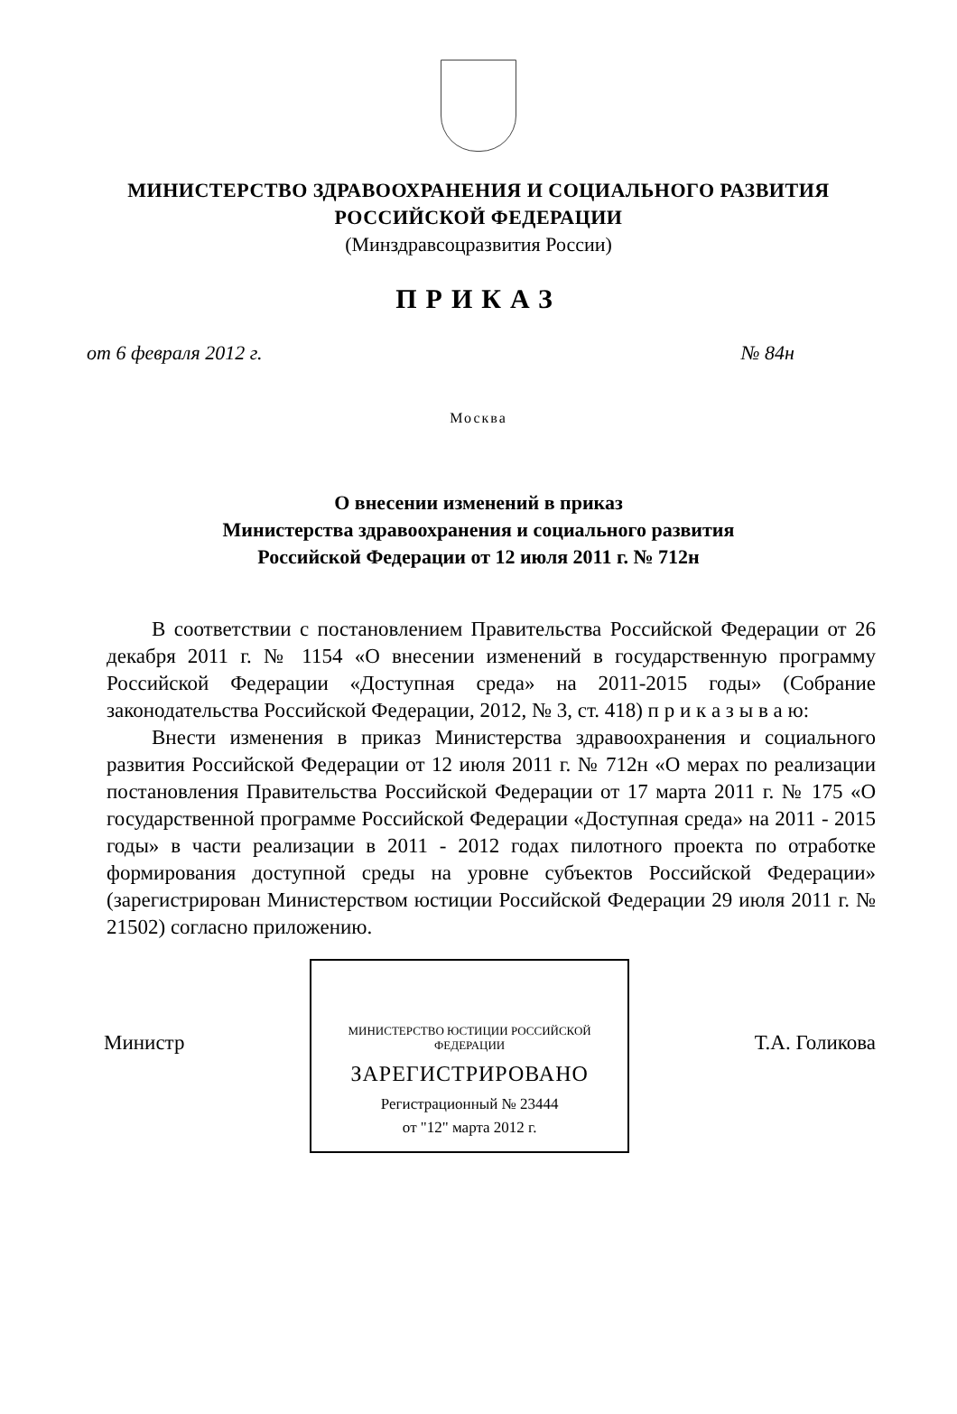МИНИСТЕРСТВО ЗДРАВООХРАНЕНИЯ И СОЦИАЛЬНОГО РАЗВИТИЯ
РОССИЙСКОЙ ФЕДЕРАЦИИ
(Минздравсоцразвития России)
ПРИКАЗ
от 6 февраля 2012 г. № 84н
Москва
О внесении изменений в приказ
Министерства здравоохранения и социального развития
Российской Федерации от 12 июля 2011 г. № 712н
В соответствии с постановлением Правительства Российской Федерации от 26 декабря 2011 г. № 1154 «О внесении изменений в государственную программу Российской Федерации «Доступная среда» на 2011-2015 годы» (Собрание законодательства Российской Федерации, 2012, № 3, ст. 418) п р и к а з ы в а ю:
Внести изменения в приказ Министерства здравоохранения и социального развития Российской Федерации от 12 июля 2011 г. № 712н «О мерах по реализации постановления Правительства Российской Федерации от 17 марта 2011 г. № 175 «О государственной программе Российской Федерации «Доступная среда» на 2011 - 2015 годы» в части реализации в 2011 - 2012 годах пилотного проекта по отработке формирования доступной среды на уровне субъектов Российской Федерации» (зарегистрирован Министерством юстиции Российской Федерации 29 июля 2011 г. № 21502) согласно приложению.
Министр
МИНИСТЕРСТВО ЮСТИЦИИ РОССИЙСКОЙ ФЕДЕРАЦИИ
ЗАРЕГИСТРИРОВАНО
Регистрационный № 23444
от "12" марта 2012 г.
Т.А. Голикова